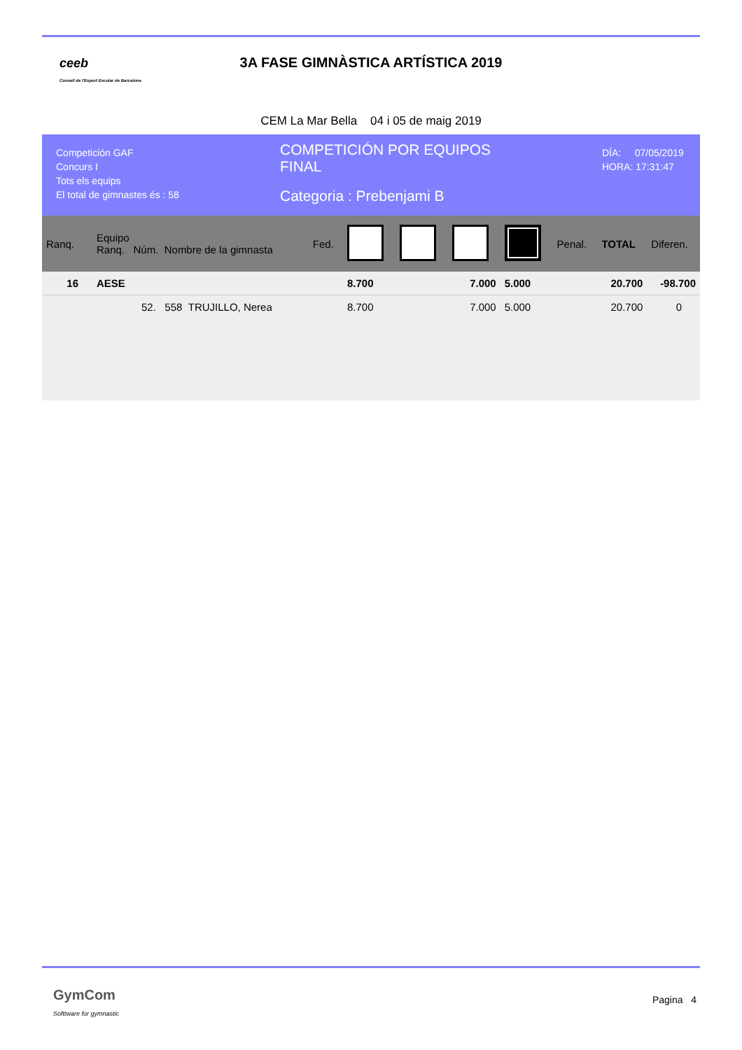ceeb
Consell de l'Esport Escolar de Barcelona
3A FASE GIMNÀSTICA ARTÍSTICA 2019
CEM La Mar Bella 04 i 05 de maig 2019
Competición GAF
Concurs I
Tots els equips
El total de gimnastes és : 58
COMPETICIÓN POR EQUIPOS
FINAL
Categoria : Prebenjami B
DÍA: 07/05/2019
HORA: 17:31:47
| Ranq. | Equipo Ranq. Núm. Nombre de la gimnasta | Fed. | | | | | Penal. | TOTAL | Diferen. |
| --- | --- | --- | --- | --- | --- | --- | --- | --- | --- |
| 16 | AESE | | 8.700 | | 7.000 | 5.000 | | 20.700 | -98.700 |
| | 52. 558 TRUJILLO, Nerea | | 8.700 | | 7.000 | 5.000 | | 20.700 | 0 |
GymCom
Softtware for gymnastic
Pagina 4